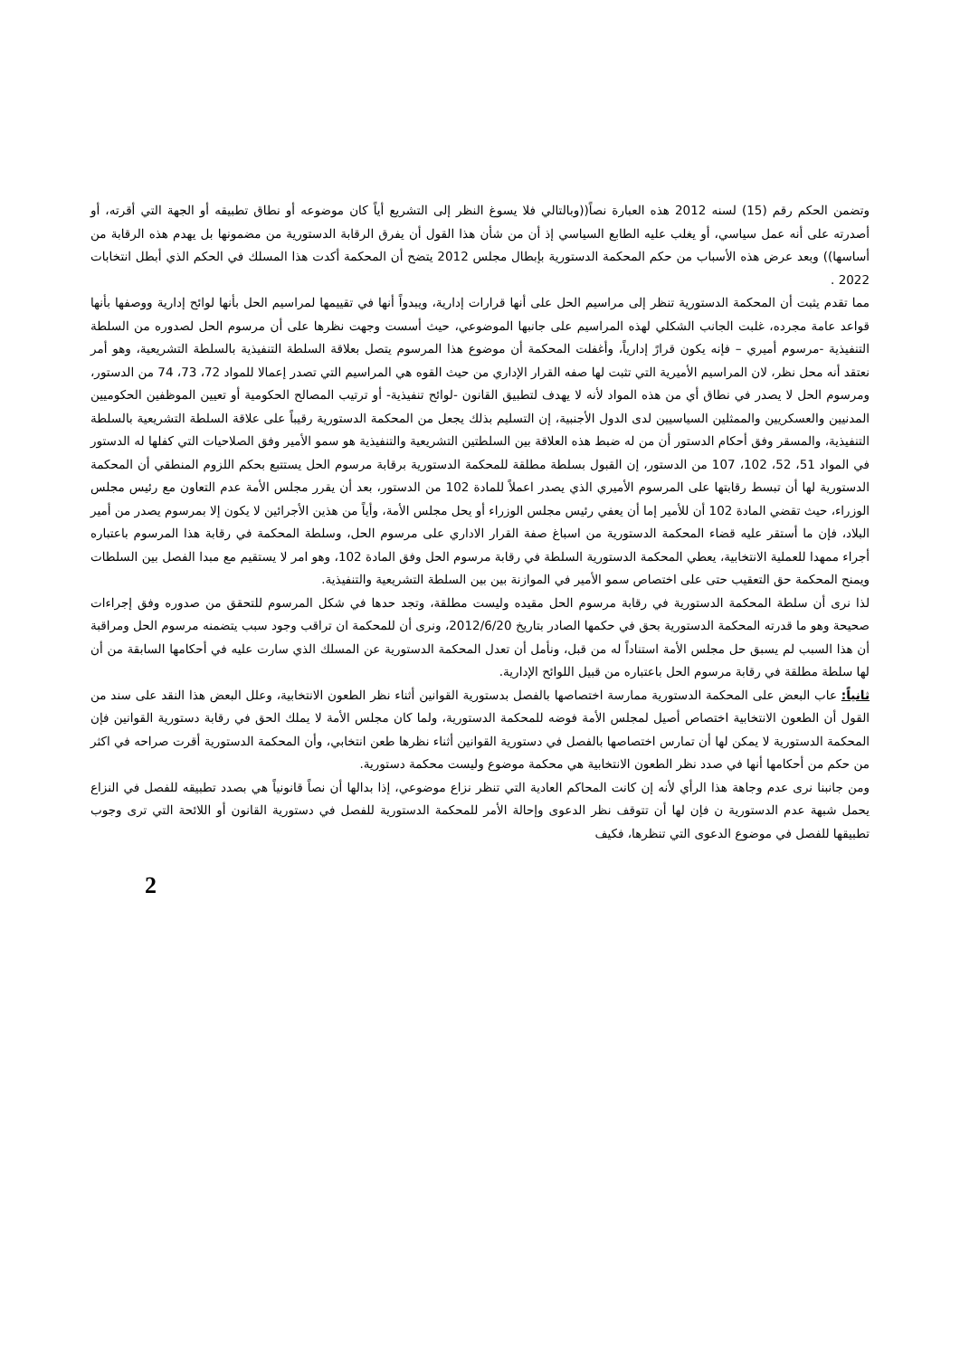وتضمن الحكم رقم (15) لسنه 2012 هذه العبارة نصاً((وبالتالي فلا يسوغ النظر إلى التشريع أياً كان موضوعه أو نطاق تطبيقه أو الجهة التي أقرته، أو أصدرته على أنه عمل سياسي، أو يغلب عليه الطابع السياسي إذ أن من شأن هذا القول أن يفرق الرقابة الدستورية من مضمونها بل يهدم هذه الرقابة من أساسها)) وبعد عرض هذه الأسباب من حكم المحكمة الدستورية بإبطال مجلس 2012 يتضح أن المحكمة أكدت هذا المسلك في الحكم الذي أبطل انتخابات 2022 .
مما تقدم يثبت أن المحكمة الدستورية تنظر إلى مراسيم الحل على أنها قرارات إدارية، ويبدواً أنها في تقييمها لمراسيم الحل بأنها لوائح إدارية ووصفها بأنها قواعد عامة مجرده، غلبت الجانب الشكلي لهذه المراسيم على جانبها الموضوعي، حيث أسست وجهت نظرها على أن مرسوم الحل لصدوره من السلطة التنفيذية -مرسوم أميري – فإنه يكون قرارً إدارياً، وأغفلت المحكمة أن موضوع هذا المرسوم يتصل بعلاقة السلطة التنفيذية بالسلطة التشريعية، وهو أمر نعتقد أنه محل نظر، لان المراسيم الأميرية التي تثبت لها صفه القرار الإداري من حيث القوه هي المراسيم التي تصدر إعمالا للمواد 72، 73، 74 من الدستور، ومرسوم الحل لا يصدر في نطاق أي من هذه المواد لأنه لا يهدف لتطبيق القانون -لوائح تنفيذية- أو ترتيب المصالح الحكومية أو تعيين الموظفين الحكوميين المدنيين والعسكريين والممثلين السياسيين لدى الدول الأجنبية، إن التسليم بذلك يجعل من المحكمة الدستورية رقيباً على علاقة السلطة التشريعية بالسلطة التنفيذية، والمسقر وفق أحكام الدستور أن من له ضبط هذه العلاقة بين السلطتين التشريعية والتنفيذية هو سمو الأمير وفق الصلاحيات التي كفلها له الدستور في المواد 51، 52، 102، 107 من الدستور، إن القبول بسلطة مطلقة للمحكمة الدستورية برقابة مرسوم الحل يستتبع بحكم اللزوم المنطقي أن المحكمة الدستورية لها أن تبسط رقابتها على المرسوم الأميري الذي يصدر اعملاً للمادة 102 من الدستور، بعد أن يقرر مجلس الأمة عدم التعاون مع رئيس مجلس الوزراء، حيث تقضي المادة 102 أن للأمير إما أن يعفي رئيس مجلس الوزراء أو يحل مجلس الأمة، وأياً من هذين الأجرائين لا يكون إلا بمرسوم يصدر من أمير البلاد، فإن ما أستقر عليه قضاء المحكمة الدستورية من اسباغ صفة القرار الاداري على مرسوم الحل، وسلطة المحكمة في رقابة هذا المرسوم باعتباره أجراء ممهدا للعملية الانتخابية، يعطي المحكمة الدستورية السلطة في رقابة مرسوم الحل وفق المادة 102، وهو امر لا يستقيم مع مبدا الفصل بين السلطات ويمنح المحكمة حق التعقيب حتى على اختصاص سمو الأمير في الموازنة بين بين السلطة التشريعية والتنفيذية.
لذا نرى أن سلطة المحكمة الدستورية في رقابة مرسوم الحل مقيده وليست مطلقة، وتجد حدها في شكل المرسوم للتحقق من صدوره وفق إجراءات صحيحة وهو ما قدرته المحكمة الدستورية بحق في حكمها الصادر بتاريخ 2012/6/20، ونرى أن للمحكمة ان تراقب وجود سبب يتضمنه مرسوم الحل ومراقبة أن هذا السبب لم يسبق حل مجلس الأمة استناداً له من قبل، ونأمل أن تعدل المحكمة الدستورية عن المسلك الذي سارت عليه في أحكامها السابقة من أن لها سلطة مطلقة في رقابة مرسوم الحل باعتباره من قبيل اللوائح الإدارية.
ثانياً: عاب البعض على المحكمة الدستورية ممارسة اختصاصها بالفصل بدستورية القوانين أثناء نظر الطعون الانتخابية، وعلل البعض هذا النقد على سند من القول أن الطعون الانتخابية اختصاص أصيل لمجلس الأمة فوضه للمحكمة الدستورية، ولما كان مجلس الأمة لا يملك الحق في رقابة دستورية القوانين فإن المحكمة الدستورية لا يمكن لها أن تمارس اختصاصها بالفصل في دستورية القوانين أثناء نظرها طعن انتخابي، وأن المحكمة الدستورية أقرت صراحه في اكثر من حكم من أحكامها أنها في صدد نظر الطعون الانتخابية هي محكمة موضوع وليست محكمة دستورية.
ومن جانبنا نرى عدم وجاهة هذا الرأي لأنه إن كانت المحاكم العادية التي تنظر نزاع موضوعي، إذا بدالها أن نصاً قانونياً هي بصدد تطبيقه للفصل في النزاع يحمل شبهة عدم الدستورية ن فإن لها أن تتوقف نظر الدعوى وإحالة الأمر للمحكمة الدستورية للفصل في دستورية القانون أو اللائحة التي ترى وجوب تطبيقها للفصل في موضوع الدعوى التي تنظرها، فكيف
2